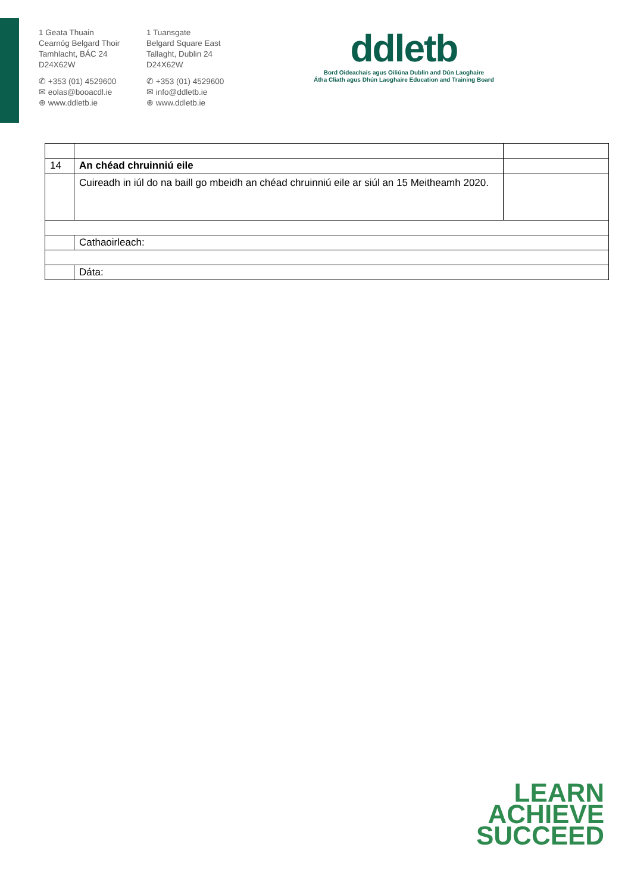1 Geata Thuain
Cearnóg Belgard Thoir
Tamhlacht, BÁC 24
D24X62W
✆ +353 (01) 4529600
✉ eolas@booacdl.ie
⊕ www.ddletb.ie
1 Tuansgate
Belgard Square East
Tallaght, Dublin 24
D24X62W
✆ +353 (01) 4529600
✉ info@ddletb.ie
⊕ www.ddletb.ie
ddletb
Bord Oideachais agus Oiliúna Dublin and Dún Laoghaire
Átha Cliath agus Dhún Laoghaire Education and Training Board
| 14 | An chéad chruinniú eile | |
| | Cuireadh in iúl do na baill go mbeidh an chéad chruinniú eile ar siúl an 15 Meitheamh 2020. | |
| | Cathaoirleach: | |
| | Dáta: | |
LEARN
ACHIEVE
SUCCEED